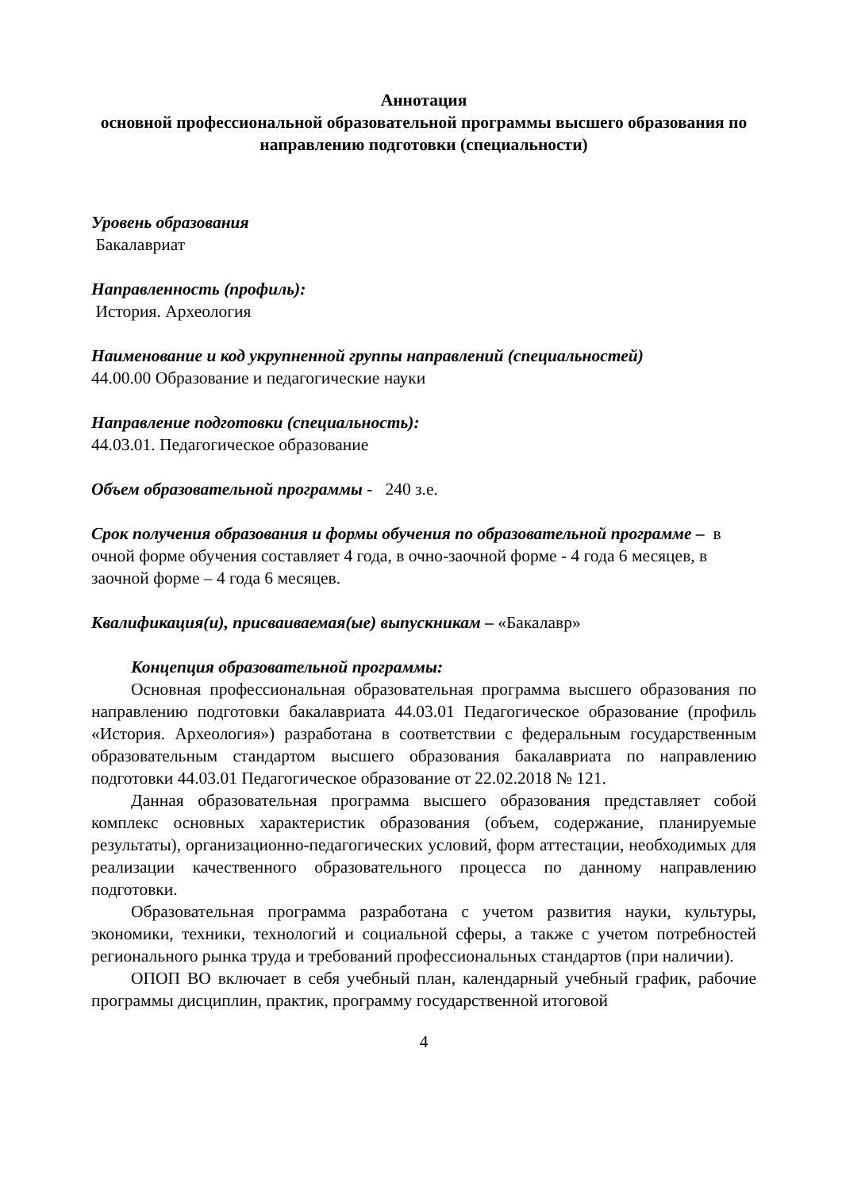Аннотация
основной профессиональной образовательной программы высшего образования по направлению подготовки (специальности)
Уровень образования
Бакалавриат
Направленность (профиль):
История. Археология
Наименование и код укрупненной группы направлений (специальностей)
44.00.00 Образование и педагогические науки
Направление подготовки (специальность):
44.03.01. Педагогическое образование
Объем образовательной программы - 240 з.е.
Срок получения образования и формы обучения по образовательной программе – в очной форме обучения составляет 4 года, в очно-заочной форме - 4 года 6 месяцев, в заочной форме – 4 года 6 месяцев.
Квалификация(и), присваиваемая(ые) выпускникам – «Бакалавр»
Концепция образовательной программы:
Основная профессиональная образовательная программа высшего образования по направлению подготовки бакалавриата 44.03.01 Педагогическое образование (профиль «История. Археология») разработана в соответствии с федеральным государственным образовательным стандартом высшего образования бакалавриата по направлению подготовки 44.03.01 Педагогическое образование от 22.02.2018 № 121.
Данная образовательная программа высшего образования представляет собой комплекс основных характеристик образования (объем, содержание, планируемые результаты), организационно-педагогических условий, форм аттестации, необходимых для реализации качественного образовательного процесса по данному направлению подготовки.
Образовательная программа разработана с учетом развития науки, культуры, экономики, техники, технологий и социальной сферы, а также с учетом потребностей регионального рынка труда и требований профессиональных стандартов (при наличии).
ОПОП ВО включает в себя учебный план, календарный учебный график, рабочие программы дисциплин, практик, программу государственной итоговой
4